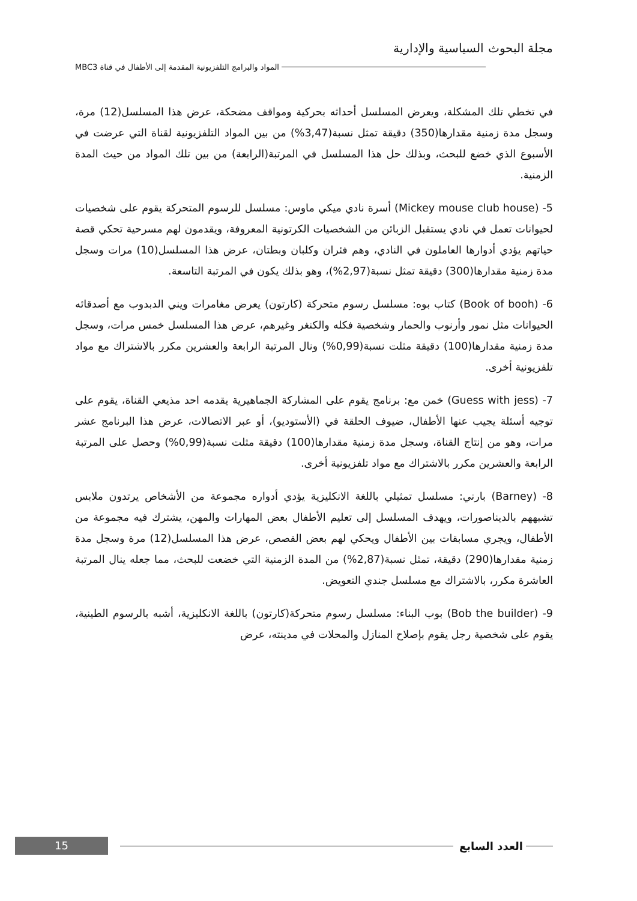مجلة البحوث السياسية والإدارية
المواد والبرامج التلفزيونية المقدمة إلى الأطفال في قناة MBC3
في تخطي تلك المشكلة، ويعرض المسلسل أحداثه بحركية ومواقف مضحكة، عرض هذا المسلسل(12) مرة، وسجل مدة زمنية مقدارها(350) دقيقة تمثل نسبة(3,47%) من بين المواد التلفزيونية لقناة التي عرضت في الأسبوع الذي خضع للبحث، وبذلك حل هذا المسلسل في المرتبة(الرابعة) من بين تلك المواد من حيث المدة الزمنية.
5- (Mickey mouse club house) أسرة نادي ميكي ماوس: مسلسل للرسوم المتحركة يقوم على شخصيات لحيوانات تعمل في نادي يستقبل الزبائن من الشخصيات الكرتونية المعروفة، ويقدمون لهم مسرحية تحكي قصة حياتهم يؤدي أدوارها العاملون في النادي، وهم فئران وكلبان وبطتان، عرض هذا المسلسل(10) مرات وسجل مدة زمنية مقدارها(300) دقيقة تمثل نسبة(2,97%)، وهو بذلك يكون في المرتبة التاسعة.
6- (Book of booh) كتاب بوه: مسلسل رسوم متحركة (كارتون) يعرض مغامرات ويني الدبدوب مع أصدقائه الحيوانات مثل نمور وأرنوب والحمار وشخصية فكله والكنغر وغيرهم، عرض هذا المسلسل خمس مرات، وسجل مدة زمنية مقدارها(100) دقيقة مثلت نسبة(0,99%) ونال المرتبة الرابعة والعشرين مكرر بالاشتراك مع مواد تلفزيونية أخرى.
7- (Guess with jess) خمن مع: برنامج يقوم على المشاركة الجماهيرية يقدمه احد مذيعي القناة، يقوم على توجيه أسئلة يجيب عنها الأطفال، ضيوف الحلقة في (الأستوديو)، أو عبر الاتصالات، عرض هذا البرنامج عشر مرات، وهو من إنتاج القناة، وسجل مدة زمنية مقدارها(100) دقيقة مثلت نسبة(0,99%) وحصل على المرتبة الرابعة والعشرين مكرر بالاشتراك مع مواد تلفزيونية أخرى.
8- (Barney) بارني: مسلسل تمثيلي باللغة الانكليزية يؤدي أدواره مجموعة من الأشخاص يرتدون ملابس تشبههم بالديناصورات، ويهدف المسلسل إلى تعليم الأطفال بعض المهارات والمهن، يشترك فيه مجموعة من الأطفال، ويجري مسابقات بين الأطفال ويحكي لهم بعض القصص، عرض هذا المسلسل(12) مرة وسجل مدة زمنية مقدارها(290) دقيقة، تمثل نسبة(2,87%) من المدة الزمنية التي خضعت للبحث، مما جعله ينال المرتبة العاشرة مكرر، بالاشتراك مع مسلسل جندي التعويض.
9- (Bob the builder) بوب البناء: مسلسل رسوم متحركة(كارتون) باللغة الانكليزية، أشبه بالرسوم الطينية، يقوم على شخصية رجل يقوم بإصلاح المنازل والمحلات في مدينته، عرض
15
العدد السابع